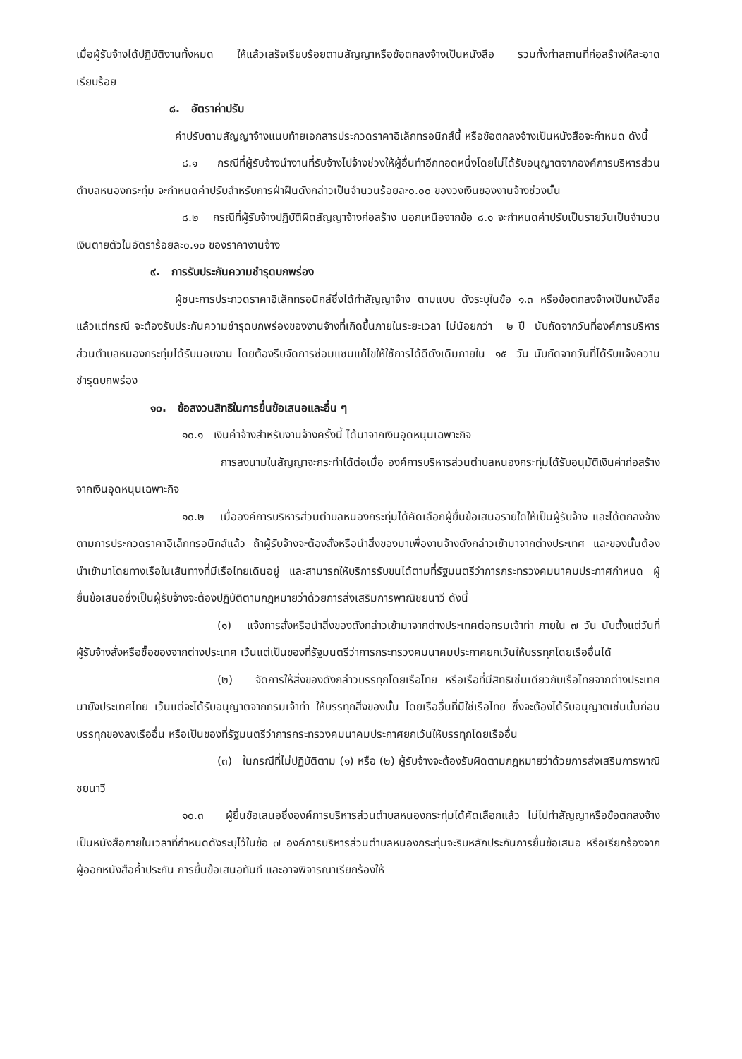เมื่อผู้รับจ้างได้ปฏิบัติงานทั้งหมด ให้แล้วเสร็จเรียบร้อยตามสัญญาหรือข้อตกลงจ้างเป็นหนังสือ รวมทั้งทำสถานที่ก่อสร้างให้สะอาดเรียบร้อย
๘. อัตราค่าปรับ
ค่าปรับตามสัญญาจ้างแนบท้ายเอกสารประกวดราคาอิเล็กทรอนิกส์นี้ หรือข้อตกลงจ้างเป็นหนังสือจะกำหนด ดังนี้
๘.๑ กรณีที่ผู้รับจ้างนำงานที่รับจ้างไปจ้างช่วงให้ผู้อื่นทำอีกทอดหนึ่งโดยไม่ได้รับอนุญาตจากองค์การบริหารส่วนตำบลหนองกระทุ่ม จะกำหนดค่าปรับสำหรับการฝ่าฝืนดังกล่าวเป็นจำนวนร้อยละ๐.๐๐ ของวงเงินของงานจ้างช่วงนั้น
๘.๒ กรณีที่ผู้รับจ้างปฏิบัติผิดสัญญาจ้างก่อสร้าง นอกเหนือจากข้อ ๘.๑ จะกำหนดค่าปรับเป็นรายวันเป็นจำนวนเงินตายตัวในอัตราร้อยละ๐.๑๐ ของราคางานจ้าง
๙. การรับประกันความชำรุดบกพร่อง
ผู้ชนะการประกวดราคาอิเล็กทรอนิกส์ซึ่งได้ทำสัญญาจ้าง ตามแบบ ดังระบุในข้อ ๑.๓ หรือข้อตกลงจ้างเป็นหนังสือแล้วแต่กรณี จะต้องรับประกันความชำรุดบกพร่องของงานจ้างที่เกิดขึ้นภายในระยะเวลา ไม่น้อยกว่า ๒ ปี นับถัดจากวันที่องค์การบริหารส่วนตำบลหนองกระทุ่มได้รับมอบงาน โดยต้องรีบจัดการซ่อมแซมแก้ไขให้ใช้การได้ดีดังเดิมภายใน ๑๕ วัน นับถัดจากวันที่ได้รับแจ้งความชำรุดบกพร่อง
๑๐. ข้อสงวนสิทธิในการยื่นข้อเสนอและอื่น ๆ
๑๐.๑ เงินค่าจ้างสำหรับงานจ้างครั้งนี้ ได้มาจากเงินอุดหนุนเฉพาะกิจ
การลงนามในสัญญาจะกระทำได้ต่อเมื่อ องค์การบริหารส่วนตำบลหนองกระทุ่มได้รับอนุมัติเงินค่าก่อสร้างจากเงินอุดหนุนเฉพาะกิจ
๑๐.๒ เมื่อองค์การบริหารส่วนตำบลหนองกระทุ่มได้คัดเลือกผู้ยื่นข้อเสนอรายใดให้เป็นผู้รับจ้าง และได้ตกลงจ้าง ตามการประกวดราคาอิเล็กทรอนิกส์แล้ว ถ้าผู้รับจ้างจะต้องสั่งหรือนำสิ่งของมาเพื่องานจ้างดังกล่าวเข้ามาจากต่างประเทศ และของนั้นต้องนำเข้ามาโดยทางเรือในเส้นทางที่มีเรือไทยเดินอยู่ และสามารถให้บริการรับขนได้ตามที่รัฐมนตรีว่าการกระทรวงคมนาคมประกาศกำหนด ผู้ยื่นข้อเสนอซึ่งเป็นผู้รับจ้างจะต้องปฏิบัติตามกฎหมายว่าด้วยการส่งเสริมการพาณิชยนาวี ดังนี้
(๑) แจ้งการสั่งหรือนำสิ่งของดังกล่าวเข้ามาจากต่างประเทศต่อกรมเจ้าท่า ภายใน ๗ วัน นับตั้งแต่วันที่ผู้รับจ้างสั่งหรือซื้อของจากต่างประเทศ เว้นแต่เป็นของที่รัฐมนตรีว่าการกระทรวงคมนาคมประกาศยกเว้นให้บรรทุกโดยเรืออื่นได้
(๒) จัดการให้สิ่งของดังกล่าวบรรทุกโดยเรือไทย หรือเรือที่มีสิทธิเช่นเดียวกับเรือไทยจากต่างประเทศมายังประเทศไทย เว้นแต่จะได้รับอนุญาตจากกรมเจ้าท่า ให้บรรทุกสิ่งของนั้น โดยเรืออื่นที่มิใช่เรือไทย ซึ่งจะต้องได้รับอนุญาตเช่นนั้นก่อนบรรทุกของลงเรืออื่น หรือเป็นของที่รัฐมนตรีว่าการกระทรวงคมนาคมประกาศยกเว้นให้บรรทุกโดยเรืออื่น
(๓) ในกรณีที่ไม่ปฏิบัติตาม (๑) หรือ (๒) ผู้รับจ้างจะต้องรับผิดตามกฎหมายว่าด้วยการส่งเสริมการพาณิชยนาวี
๑๐.๓ ผู้ยื่นข้อเสนอซึ่งองค์การบริหารส่วนตำบลหนองกระทุ่มได้คัดเลือกแล้ว ไม่ไปทำสัญญาหรือข้อตกลงจ้างเป็นหนังสือภายในเวลาที่กำหนดดังระบุไว้ในข้อ ๗ องค์การบริหารส่วนตำบลหนองกระทุ่มจะริบหลักประกันการยื่นข้อเสนอ หรือเรียกร้องจากผู้ออกหนังสือค้ำประกัน การยื่นข้อเสนอทันที และอาจพิจารณาเรียกร้องให้